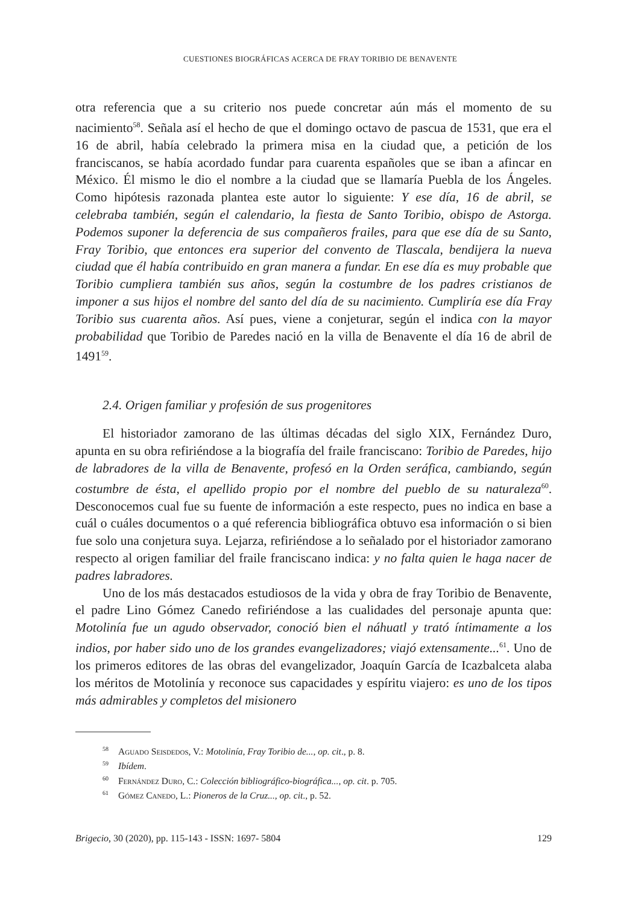CUESTIONES BIOGRÁFICAS ACERCA DE FRAY TORIBIO DE BENAVENTE
otra referencia que a su criterio nos puede concretar aún más el momento de su nacimiento<sup>58</sup>. Señala así el hecho de que el domingo octavo de pascua de 1531, que era el 16 de abril, había celebrado la primera misa en la ciudad que, a petición de los franciscanos, se había acordado fundar para cuarenta españoles que se iban a afincar en México. Él mismo le dio el nombre a la ciudad que se llamaría Puebla de los Ángeles. Como hipótesis razonada plantea este autor lo siguiente: Y ese día, 16 de abril, se celebraba también, según el calendario, la fiesta de Santo Toribio, obispo de Astorga. Podemos suponer la deferencia de sus compañeros frailes, para que ese día de su Santo, Fray Toribio, que entonces era superior del convento de Tlascala, bendijera la nueva ciudad que él había contribuido en gran manera a fundar. En ese día es muy probable que Toribio cumpliera también sus años, según la costumbre de los padres cristianos de imponer a sus hijos el nombre del santo del día de su nacimiento. Cumpliría ese día Fray Toribio sus cuarenta años. Así pues, viene a conjeturar, según el indica con la mayor probabilidad que Toribio de Paredes nació en la villa de Benavente el día 16 de abril de 1491<sup>59</sup>.
2.4. Origen familiar y profesión de sus progenitores
El historiador zamorano de las últimas décadas del siglo XIX, Fernández Duro, apunta en su obra refiriéndose a la biografía del fraile franciscano: Toribio de Paredes, hijo de labradores de la villa de Benavente, profesó en la Orden seráfica, cambiando, según costumbre de ésta, el apellido propio por el nombre del pueblo de su naturaleza<sup>60</sup>. Desconocemos cual fue su fuente de información a este respecto, pues no indica en base a cuál o cuáles documentos o a qué referencia bibliográfica obtuvo esa información o si bien fue solo una conjetura suya. Lejarza, refiriéndose a lo señalado por el historiador zamorano respecto al origen familiar del fraile franciscano indica: y no falta quien le haga nacer de padres labradores.
Uno de los más destacados estudiosos de la vida y obra de fray Toribio de Benavente, el padre Lino Gómez Canedo refiriéndose a las cualidades del personaje apunta que: Motolinía fue un agudo observador, conoció bien el náhuatl y trató íntimamente a los indios, por haber sido uno de los grandes evangelizadores; viajó extensamente...<sup>61</sup>. Uno de los primeros editores de las obras del evangelizador, Joaquín García de Icazbalceta alaba los méritos de Motolinía y reconoce sus capacidades y espíritu viajero: es uno de los tipos más admirables y completos del misionero
<sup>58</sup> Aguado Seisdedos, V.: Motolinía, Fray Toribio de..., op. cit., p. 8.
<sup>59</sup> Ibídem.
<sup>60</sup> Fernández Duro, C.: Colección bibliográfico-biográfica..., op. cit. p. 705.
<sup>61</sup> Gómez Canedo, L.: Pioneros de la Cruz..., op. cit., p. 52.
Brigecio, 30 (2020), pp. 115-143 - ISSN: 1697- 5804 129